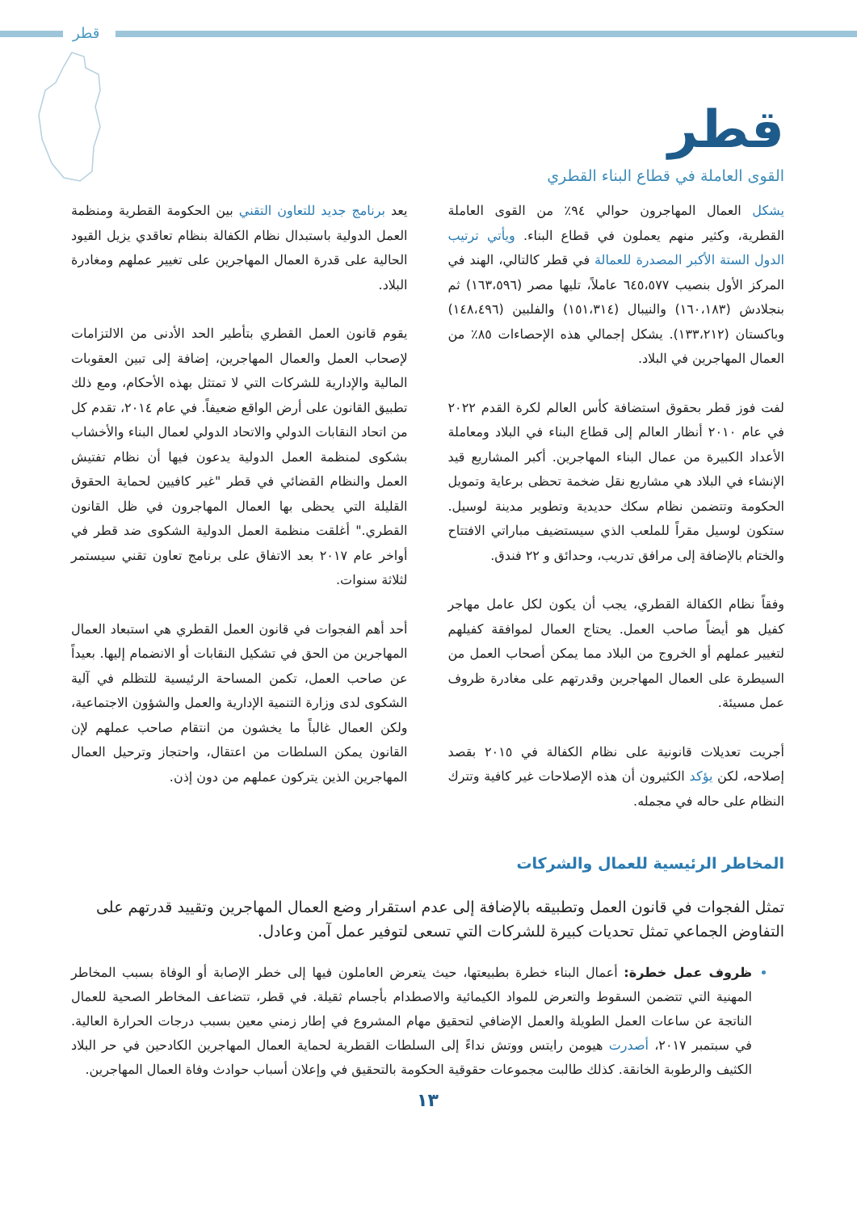قطر
قطر
القوى العاملة في قطاع البناء القطري
يشكل العمال المهاجرون حوالي ٩٤٪ من القوى العاملة القطرية، وكثير منهم يعملون في قطاع البناء. ويأتي ترتيب الدول الستة الأكبر المصدرة للعمالة في قطر كالتالي، الهند في المركز الأول بنصيب ٦٤٥،٥٧٧ عاملاً، تليها مصر (١٦٣،٥٩٦) ثم بنجلادش (١٦٠،١٨٣) والنيبال (١٥١،٣١٤) والفلبين (١٤٨،٤٩٦) وباكستان (١٣٣،٢١٢). يشكل إجمالي هذه الإحصاءات ٨٥٪ من العمال المهاجرين في البلاد.
لفت فوز قطر بحقوق استضافة كأس العالم لكرة القدم ٢٠٢٢ في عام ٢٠١٠ أنظار العالم إلى قطاع البناء في البلاد ومعاملة الأعداد الكبيرة من عمال البناء المهاجرين. أكبر المشاريع قيد الإنشاء في البلاد هي مشاريع نقل ضخمة تحظى برعاية وتمويل الحكومة وتتضمن نظام سكك حديدية وتطوير مدينة لوسيل. ستكون لوسيل مقراً للملعب الذي سيستضيف مباراتي الافتتاح والختام بالإضافة إلى مرافق تدريب، وحدائق و ٢٢ فندق.
وفقاً نظام الكفالة القطري، يجب أن يكون لكل عامل مهاجر كفيل هو أيضاً صاحب العمل. يحتاج العمال لموافقة كفيلهم لتغيير عملهم أو الخروج من البلاد مما يمكن أصحاب العمل من السيطرة على العمال المهاجرين وقدرتهم على مغادرة ظروف عمل مسيئة.
أجريت تعديلات قانونية على نظام الكفالة في ٢٠١٥ بقصد إصلاحه، لكن يؤكد الكثيرون أن هذه الإصلاحات غير كافية وتترك النظام على حاله في مجمله.
يعد برنامج جديد للتعاون التقني بين الحكومة القطرية ومنظمة العمل الدولية باستبدال نظام الكفالة بنظام تعاقدي يزيل القيود الحالية على قدرة العمال المهاجرين على تغيير عملهم ومغادرة البلاد.
يقوم قانون العمل القطري بتأطير الحد الأدنى من الالتزامات لإصحاب العمل والعمال المهاجرين، إضافة إلى تبين العقوبات المالية والإدارية للشركات التي لا تمتثل بهذه الأحكام، ومع ذلك تطبيق القانون على أرض الواقع ضعيفاً. في عام ٢٠١٤، تقدم كل من اتحاد النقابات الدولي والاتحاد الدولي لعمال البناء والأخشاب بشكوى لمنظمة العمل الدولية يدعون فيها أن نظام تفتيش العمل والنظام القضائي في قطر "غير كافيين لحماية الحقوق القليلة التي يحظى بها العمال المهاجرون في ظل القانون القطري." أغلقت منظمة العمل الدولية الشكوى ضد قطر في أواخر عام ٢٠١٧ بعد الاتفاق على برنامج تعاون تقني سيستمر لثلاثة سنوات.
أحد أهم الفجوات في قانون العمل القطري هي استبعاد العمال المهاجرين من الحق في تشكيل النقابات أو الانضمام إليها. بعيداً عن صاحب العمل، تكمن المساحة الرئيسية للتظلم في آلية الشكوى لدى وزارة التنمية الإدارية والعمل والشؤون الاجتماعية، ولكن العمال غالباً ما يخشون من انتقام صاحب عملهم لإن القانون يمكن السلطات من اعتقال، واحتجاز وترحيل العمال المهاجرين الذين يتركون عملهم من دون إذن.
المخاطر الرئيسية للعمال والشركات
تمثل الفجوات في قانون العمل وتطبيقه بالإضافة إلى عدم استقرار وضع العمال المهاجرين وتقييد قدرتهم على التفاوض الجماعي تمثل تحديات كبيرة للشركات التي تسعى لتوفير عمل آمن وعادل.
ظروف عمل خطرة: أعمال البناء خطرة بطبيعتها، حيث يتعرض العاملون فيها إلى خطر الإصابة أو الوفاة بسبب المخاطر المهنية التي تتضمن السقوط والتعرض للمواد الكيمائية والاصطدام بأجسام ثقيلة. في قطر، تتضاعف المخاطر الصحية للعمال الناتجة عن ساعات العمل الطويلة والعمل الإضافي لتحقيق مهام المشروع في إطار زمني معين بسبب درجات الحرارة العالية. في سبتمبر ٢٠١٧، أصدرت هيومن رايتس ووتش نداءً إلى السلطات القطرية لحماية العمال المهاجرين الكادحين في حر البلاد الكثيف والرطوبة الخانقة. كذلك طالبت مجموعات حقوقية الحكومة بالتحقيق في وإعلان أسباب حوادث وفاة العمال المهاجرين.
١٣